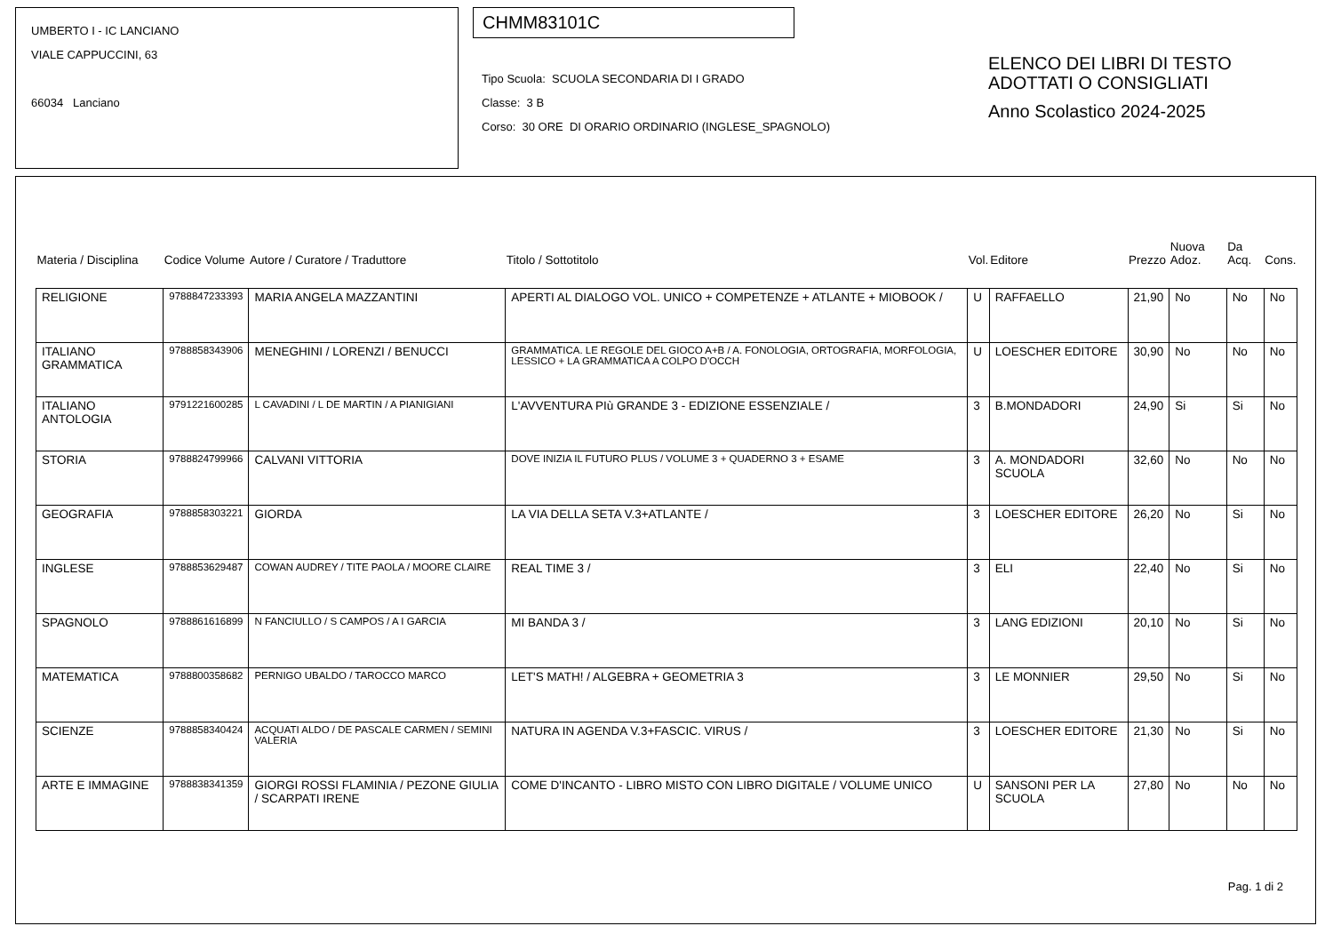UMBERTO I - IC LANCIANO
VIALE CAPPUCCINI, 63
66034 Lanciano
CHMM83101C
Tipo Scuola: SCUOLA SECONDARIA DI I GRADO
Classe: 3 B
Corso: 30 ORE DI ORARIO ORDINARIO (INGLESE_SPAGNOLO)
ELENCO DEI LIBRI DI TESTO
ADOTTATI O CONSIGLIATI
Anno Scolastico 2024-2025
| Materia / Disciplina | Codice Volume | Autore / Curatore / Traduttore | Titolo / Sottotitolo | Vol. | Editore | Prezzo | Nuova Adoz. | Da Acq. | Cons. |
| --- | --- | --- | --- | --- | --- | --- | --- | --- | --- |
| RELIGIONE | 9788847233393 | MARIA ANGELA MAZZANTINI | APERTI AL DIALOGO VOL. UNICO + COMPETENZE + ATLANTE + MIOBOOK / | U | RAFFAELLO | 21,90 | No | No | No |
| ITALIANO GRAMMATICA | 9788858343906 | MENEGHINI / LORENZI / BENUCCI | GRAMMATICA. LE REGOLE DEL GIOCO A+B / A. FONOLOGIA, ORTOGRAFIA, MORFOLOGIA, LESSICO + LA GRAMMATICA A COLPO D'OCCH | U | LOESCHER EDITORE | 30,90 | No | No | No |
| ITALIANO ANTOLOGIA | 9791221600285 | L CAVADINI / L DE MARTIN / A PIANIGIANI | L'AVVENTURA PIù GRANDE 3 - EDIZIONE ESSENZIALE / | 3 | B.MONDADORI | 24,90 | Si | Si | No |
| STORIA | 9788824799966 | CALVANI VITTORIA | DOVE INIZIA IL FUTURO PLUS / VOLUME 3 + QUADERNO 3 + ESAME | 3 | A. MONDADORI SCUOLA | 32,60 | No | No | No |
| GEOGRAFIA | 9788858303221 | GIORDA | LA VIA DELLA SETA V.3+ATLANTE / | 3 | LOESCHER EDITORE | 26,20 | No | Si | No |
| INGLESE | 9788853629487 | COWAN AUDREY / TITE PAOLA / MOORE CLAIRE | REAL TIME 3 / | 3 | ELI | 22,40 | No | Si | No |
| SPAGNOLO | 9788861616899 | N FANCIULLO / S CAMPOS / A I GARCIA | MI BANDA 3 / | 3 | LANG EDIZIONI | 20,10 | No | Si | No |
| MATEMATICA | 9788800358682 | PERNIGO UBALDO / TAROCCO MARCO | LET'S MATH! / ALGEBRA + GEOMETRIA 3 | 3 | LE MONNIER | 29,50 | No | Si | No |
| SCIENZE | 9788858340424 | ACQUATI ALDO / DE PASCALE CARMEN / SEMINI VALERIA | NATURA IN AGENDA V.3+FASCIC. VIRUS / | 3 | LOESCHER EDITORE | 21,30 | No | Si | No |
| ARTE E IMMAGINE | 9788838341359 | GIORGI ROSSI FLAMINIA / PEZONE GIULIA / SCARPATI IRENE | COME D'INCANTO - LIBRO MISTO CON LIBRO DIGITALE / VOLUME UNICO | U | SANSONI PER LA SCUOLA | 27,80 | No | No | No |
Pag. 1 di 2